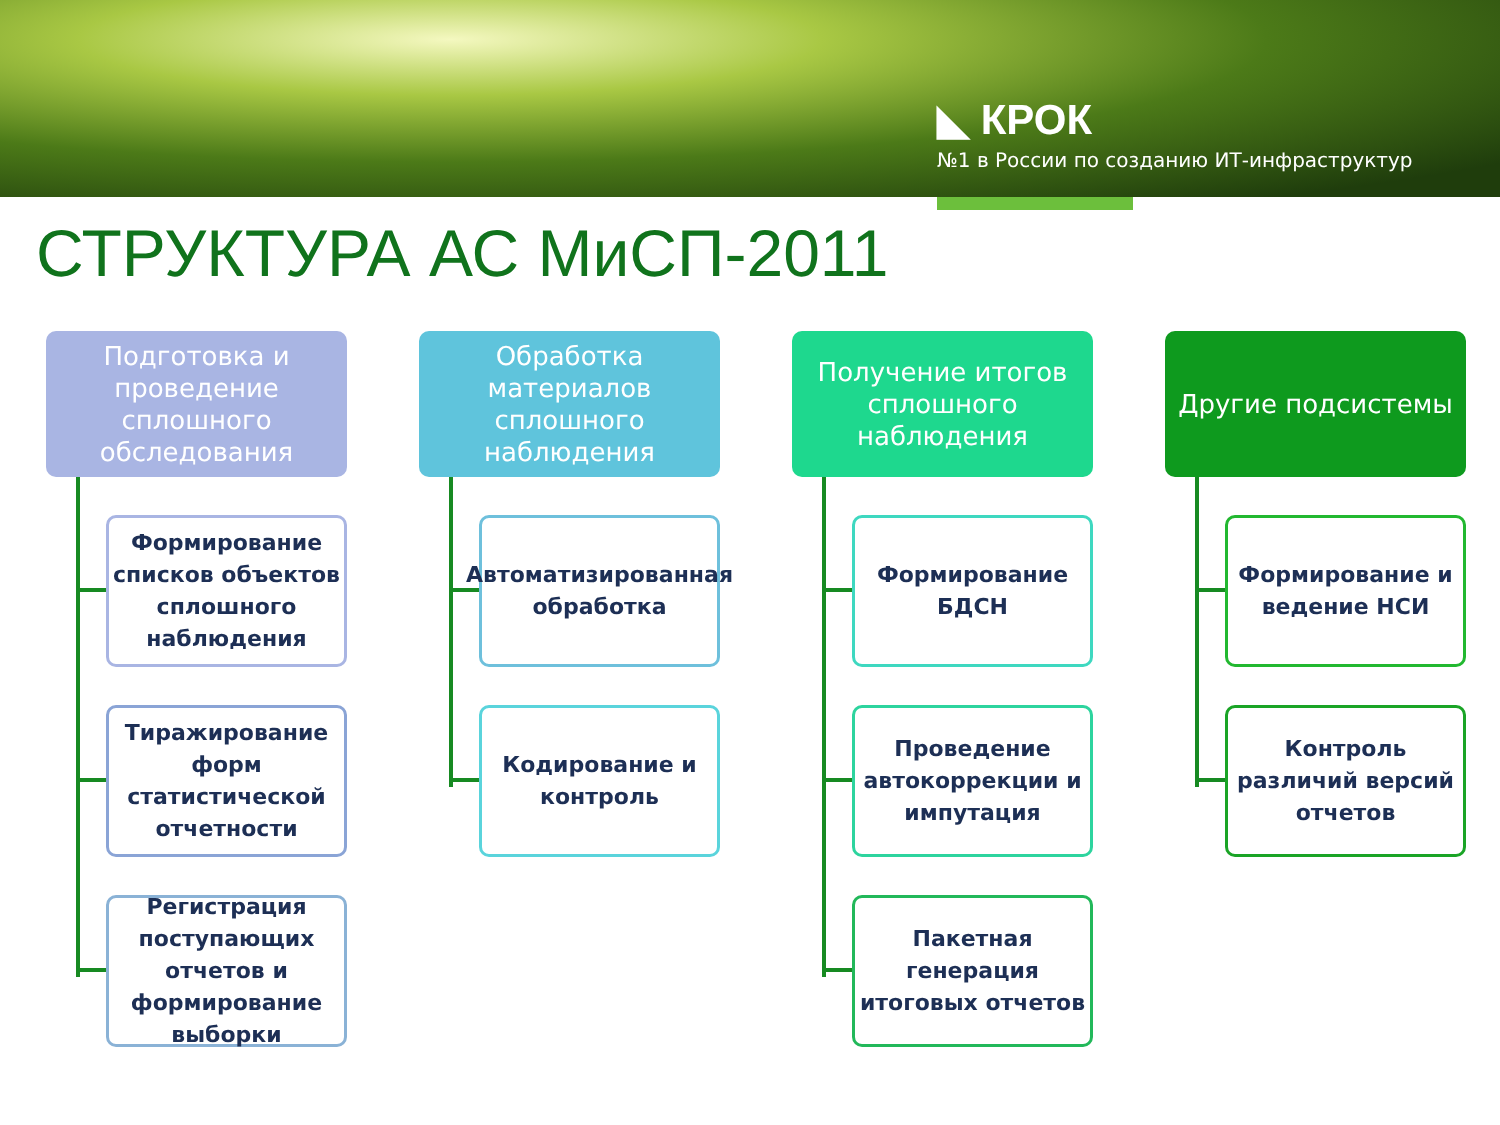◣ КРОК
№1 в России по созданию ИТ-инфраструктур
СТРУКТУРА АС МиСП-2011
Подготовка и проведение сплошного обследования
Формирование списков объектов сплошного наблюдения
Тиражирование форм статистической отчетности
Регистрация поступающих отчетов и формирование выборки
Обработка материалов сплошного наблюдения
Автоматизированная обработка
Кодирование и контроль
Получение итогов сплошного наблюдения
Формирование БДСН
Проведение автокоррекции и импутация
Пакетная генерация итоговых отчетов
Другие подсистемы
Формирование и ведение НСИ
Контроль различий версий отчетов